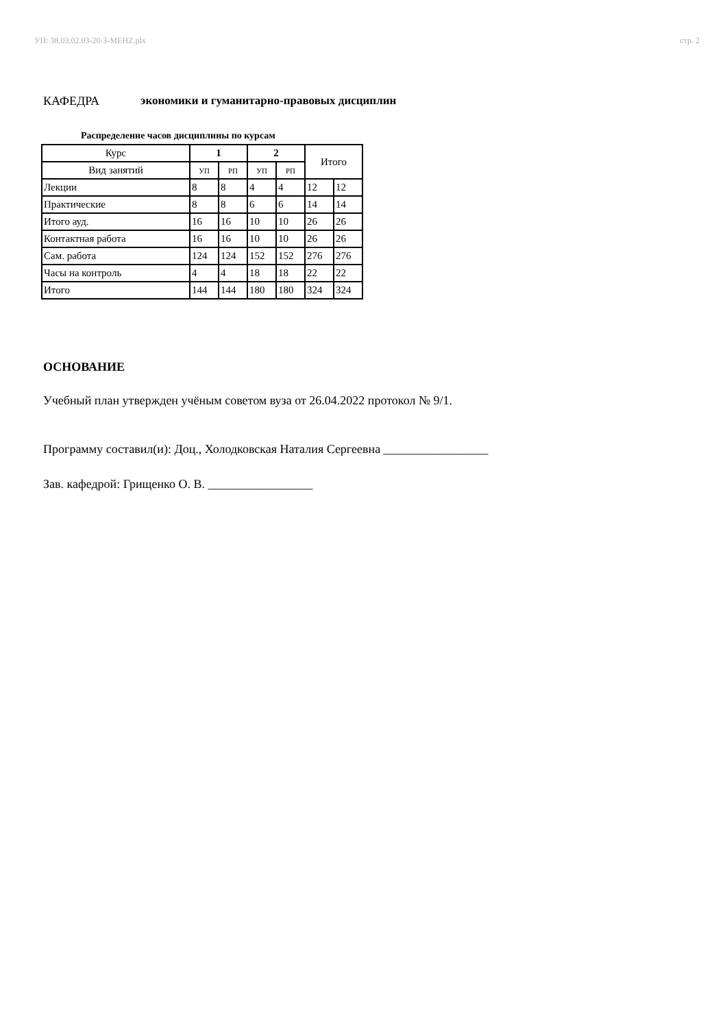УП: 38.03.02.03-20-3-MEHZ.plx стр. 2
КАФЕДРА экономики и гуманитарно-правовых дисциплин
Распределение часов дисциплины по курсам
| Курс | 1 | | 2 | | Итого | |
| --- | --- | --- | --- | --- | --- | --- |
| Вид занятий | УП | РП | УП | РП | | |
| Лекции | 8 | 8 | 4 | 4 | 12 | 12 |
| Практические | 8 | 8 | 6 | 6 | 14 | 14 |
| Итого ауд. | 16 | 16 | 10 | 10 | 26 | 26 |
| Контактная работа | 16 | 16 | 10 | 10 | 26 | 26 |
| Сам. работа | 124 | 124 | 152 | 152 | 276 | 276 |
| Часы на контроль | 4 | 4 | 18 | 18 | 22 | 22 |
| Итого | 144 | 144 | 180 | 180 | 324 | 324 |
ОСНОВАНИЕ
Учебный план утвержден учёным советом вуза от 26.04.2022 протокол № 9/1.
Программу составил(и): Доц., Холодковская Наталия Сергеевна _________________
Зав. кафедрой: Грищенко О. В. _________________